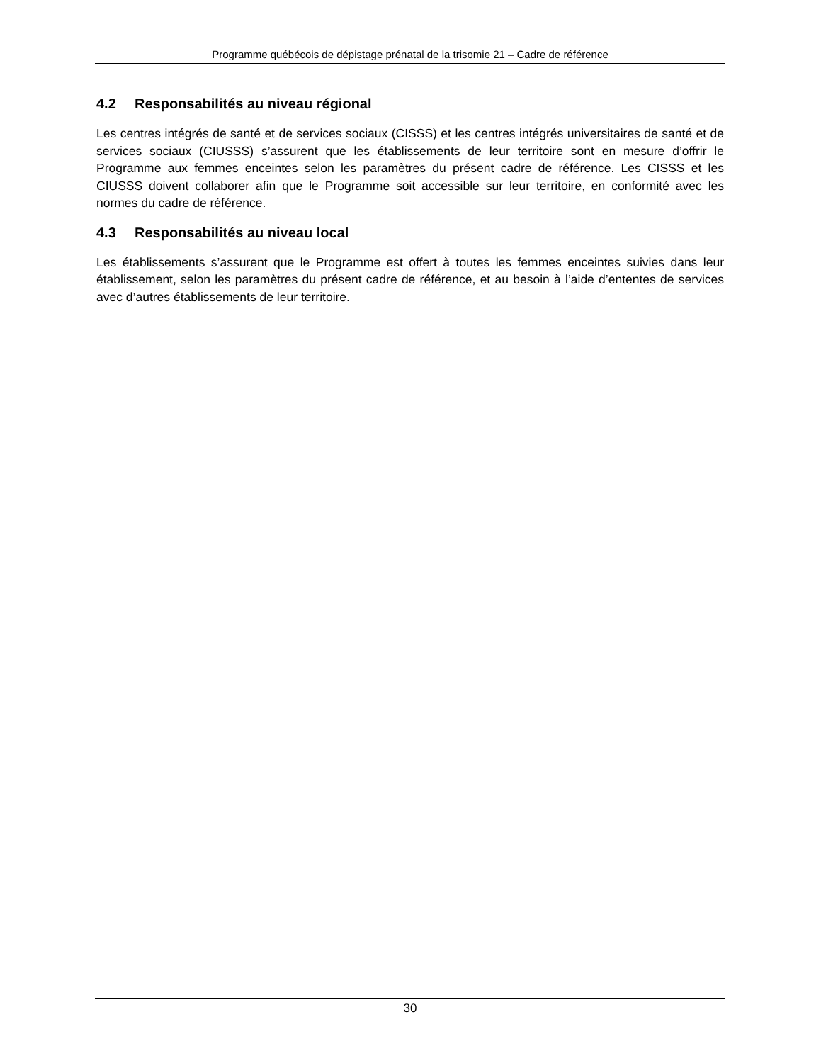Programme québécois de dépistage prénatal de la trisomie 21 – Cadre de référence
4.2 Responsabilités au niveau régional
Les centres intégrés de santé et de services sociaux (CISSS) et les centres intégrés universitaires de santé et de services sociaux (CIUSSS) s’assurent que les établissements de leur territoire sont en mesure d’offrir le Programme aux femmes enceintes selon les paramètres du présent cadre de référence. Les CISSS et les CIUSSS doivent collaborer afin que le Programme soit accessible sur leur territoire, en conformité avec les normes du cadre de référence.
4.3 Responsabilités au niveau local
Les établissements s’assurent que le Programme est offert à toutes les femmes enceintes suivies dans leur établissement, selon les paramètres du présent cadre de référence, et au besoin à l’aide d’ententes de services avec d’autres établissements de leur territoire.
30